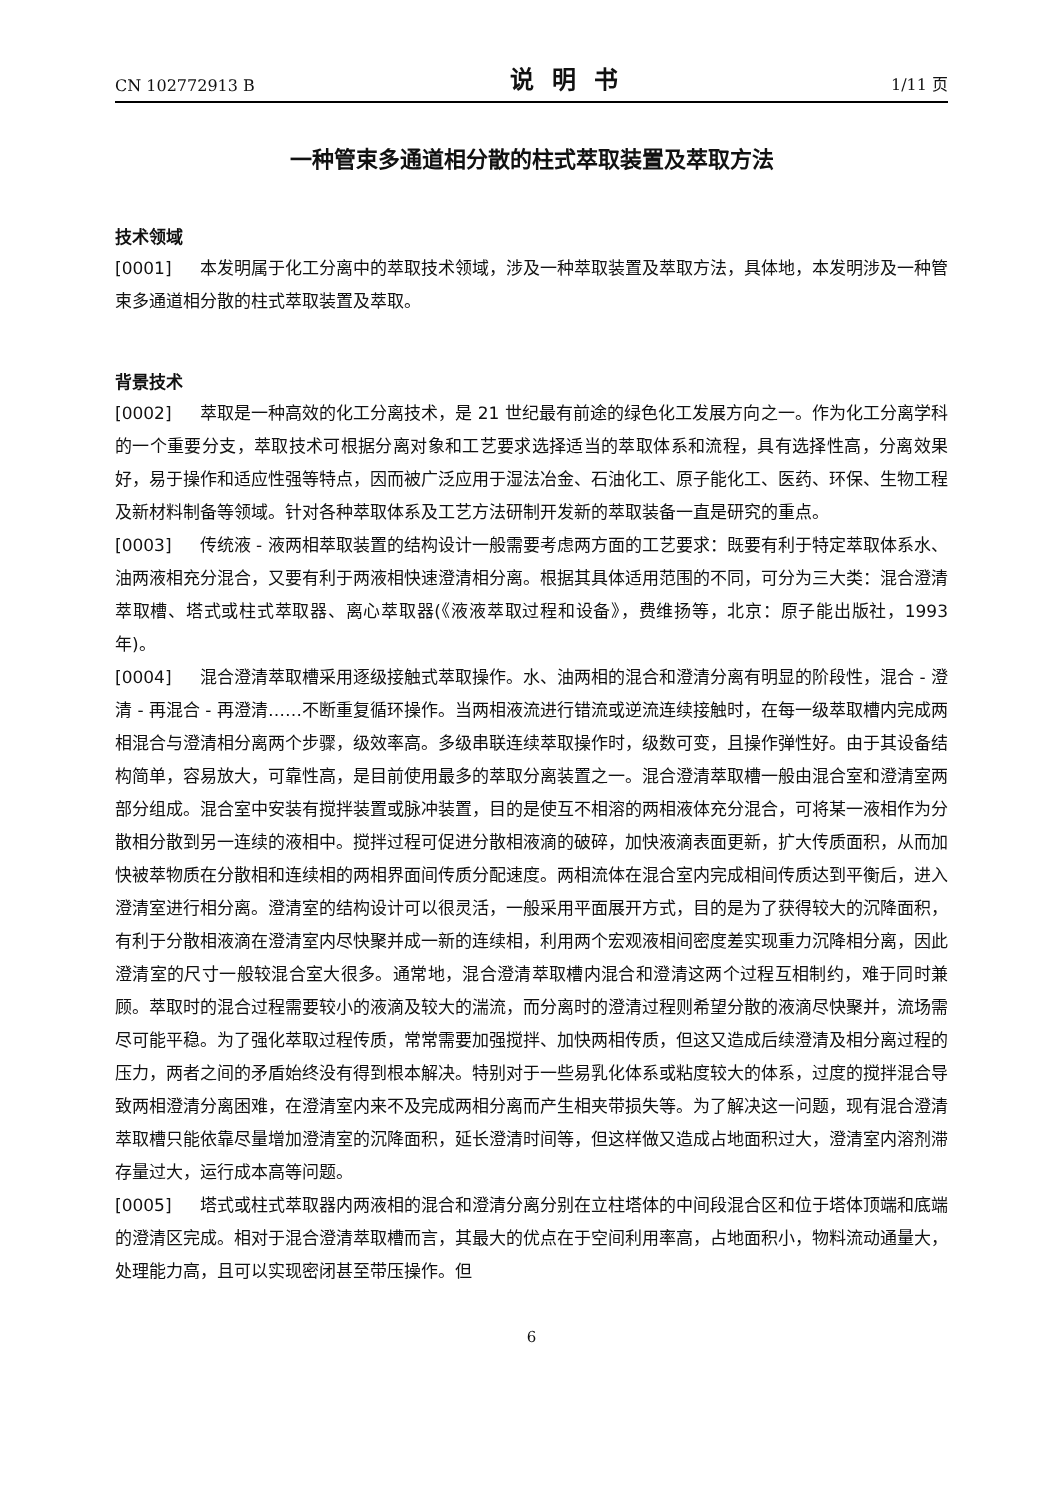CN 102772913 B 说明书 1/11 页
一种管束多通道相分散的柱式萃取装置及萃取方法
技术领域
[0001] 本发明属于化工分离中的萃取技术领域，涉及一种萃取装置及萃取方法，具体地，本发明涉及一种管束多通道相分散的柱式萃取装置及萃取。
背景技术
[0002] 萃取是一种高效的化工分离技术，是 21 世纪最有前途的绿色化工发展方向之一。作为化工分离学科的一个重要分支，萃取技术可根据分离对象和工艺要求选择适当的萃取体系和流程，具有选择性高，分离效果好，易于操作和适应性强等特点，因而被广泛应用于湿法冶金、石油化工、原子能化工、医药、环保、生物工程及新材料制备等领域。针对各种萃取体系及工艺方法研制开发新的萃取装备一直是研究的重点。
[0003] 传统液 - 液两相萃取装置的结构设计一般需要考虑两方面的工艺要求：既要有利于特定萃取体系水、油两液相充分混合，又要有利于两液相快速澄清相分离。根据其具体适用范围的不同，可分为三大类：混合澄清萃取槽、塔式或柱式萃取器、离心萃取器(《液液萃取过程和设备》，费维扬等，北京：原子能出版社，1993 年)。
[0004] 混合澄清萃取槽采用逐级接触式萃取操作。水、油两相的混合和澄清分离有明显的阶段性，混合 - 澄清 - 再混合 - 再澄清……不断重复循环操作。当两相液流进行错流或逆流连续接触时，在每一级萃取槽内完成两相混合与澄清相分离两个步骤，级效率高。多级串联连续萃取操作时，级数可变，且操作弹性好。由于其设备结构简单，容易放大，可靠性高，是目前使用最多的萃取分离装置之一。混合澄清萃取槽一般由混合室和澄清室两部分组成。混合室中安装有搅拌装置或脉冲装置，目的是使互不相溶的两相液体充分混合，可将某一液相作为分散相分散到另一连续的液相中。搅拌过程可促进分散相液滴的破碎，加快液滴表面更新，扩大传质面积，从而加快被萃物质在分散相和连续相的两相界面间传质分配速度。两相流体在混合室内完成相间传质达到平衡后，进入澄清室进行相分离。澄清室的结构设计可以很灵活，一般采用平面展开方式，目的是为了获得较大的沉降面积，有利于分散相液滴在澄清室内尽快聚并成一新的连续相，利用两个宏观液相间密度差实现重力沉降相分离，因此澄清室的尺寸一般较混合室大很多。通常地，混合澄清萃取槽内混合和澄清这两个过程互相制约，难于同时兼顾。萃取时的混合过程需要较小的液滴及较大的湍流，而分离时的澄清过程则希望分散的液滴尽快聚并，流场需尽可能平稳。为了强化萃取过程传质，常常需要加强搅拌、加快两相传质，但这又造成后续澄清及相分离过程的压力，两者之间的矛盾始终没有得到根本解决。特别对于一些易乳化体系或粘度较大的体系，过度的搅拌混合导致两相澄清分离困难，在澄清室内来不及完成两相分离而产生相夹带损失等。为了解决这一问题，现有混合澄清萃取槽只能依靠尽量增加澄清室的沉降面积，延长澄清时间等，但这样做又造成占地面积过大，澄清室内溶剂滞存量过大，运行成本高等问题。
[0005] 塔式或柱式萃取器内两液相的混合和澄清分离分别在立柱塔体的中间段混合区和位于塔体顶端和底端的澄清区完成。相对于混合澄清萃取槽而言，其最大的优点在于空间利用率高，占地面积小，物料流动通量大，处理能力高，且可以实现密闭甚至带压操作。但
6